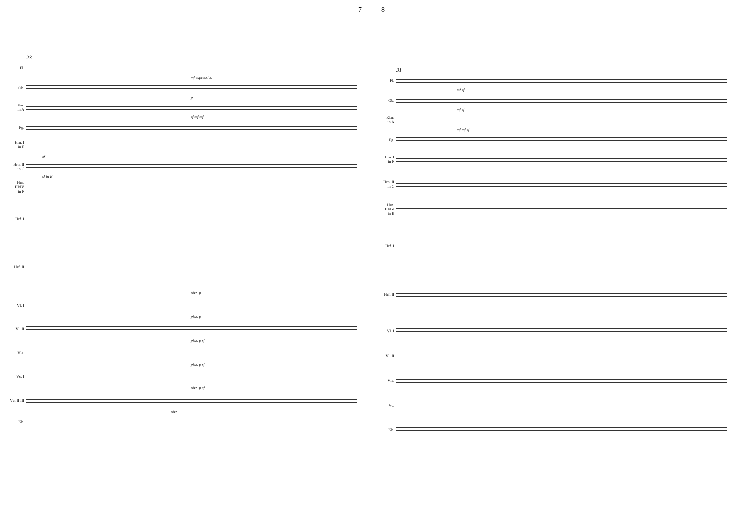7 8
23
Fl.
mf espressivo
Ob.
p
Klar.
in A
sf mf mf
Fg.
Hrn. I
in F
sf
Hrn. II
in C
sf in E
Hrn.
III/IV
in F
Hrf. I
Hrf. II
pizz. p
Vl. I
pizz. p
Vl. II
pizz. p sf
Vla.
pizz. p sf
Vc. I
pizz. p sf
Vc. II III
pizz.
Kb.
31
Fl.
mf sf
Ob.
mf sf
Klar.
in A
mf mf sf
Fg.
Hrn. I
in F
Hrn. II
in C
Hrn.
III/IV
in E
Hrf. I
Hrf. II
Vl. I
Vl. II
Vla.
Vc.
Kb.